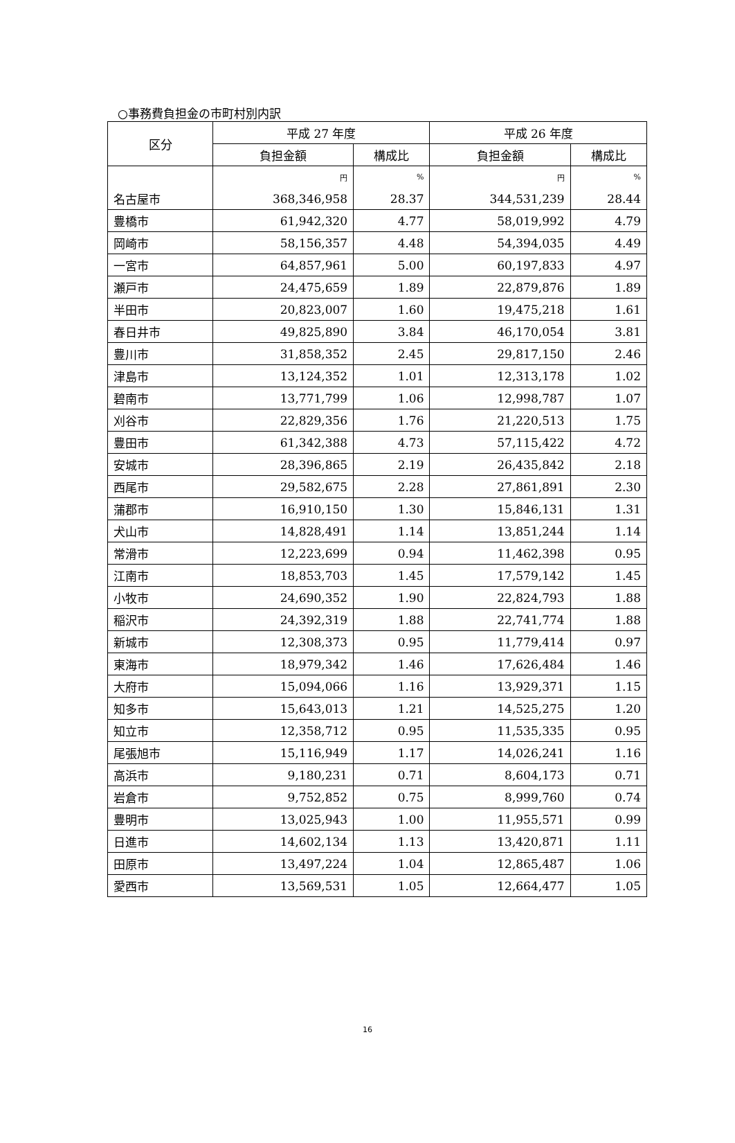○事務費負担金の市町村別内訳
| 区分 | 平成 27 年度 | | 平成 26 年度 | |
| --- | --- | --- | --- | --- |
| | 負担金額 | 構成比 | 負担金額 | 構成比 |
| | 円 | % | 円 | % |
| 名古屋市 | 368,346,958 | 28.37 | 344,531,239 | 28.44 |
| 豊橋市 | 61,942,320 | 4.77 | 58,019,992 | 4.79 |
| 岡崎市 | 58,156,357 | 4.48 | 54,394,035 | 4.49 |
| 一宮市 | 64,857,961 | 5.00 | 60,197,833 | 4.97 |
| 瀬戸市 | 24,475,659 | 1.89 | 22,879,876 | 1.89 |
| 半田市 | 20,823,007 | 1.60 | 19,475,218 | 1.61 |
| 春日井市 | 49,825,890 | 3.84 | 46,170,054 | 3.81 |
| 豊川市 | 31,858,352 | 2.45 | 29,817,150 | 2.46 |
| 津島市 | 13,124,352 | 1.01 | 12,313,178 | 1.02 |
| 碧南市 | 13,771,799 | 1.06 | 12,998,787 | 1.07 |
| 刈谷市 | 22,829,356 | 1.76 | 21,220,513 | 1.75 |
| 豊田市 | 61,342,388 | 4.73 | 57,115,422 | 4.72 |
| 安城市 | 28,396,865 | 2.19 | 26,435,842 | 2.18 |
| 西尾市 | 29,582,675 | 2.28 | 27,861,891 | 2.30 |
| 蒲郡市 | 16,910,150 | 1.30 | 15,846,131 | 1.31 |
| 犬山市 | 14,828,491 | 1.14 | 13,851,244 | 1.14 |
| 常滑市 | 12,223,699 | 0.94 | 11,462,398 | 0.95 |
| 江南市 | 18,853,703 | 1.45 | 17,579,142 | 1.45 |
| 小牧市 | 24,690,352 | 1.90 | 22,824,793 | 1.88 |
| 稲沢市 | 24,392,319 | 1.88 | 22,741,774 | 1.88 |
| 新城市 | 12,308,373 | 0.95 | 11,779,414 | 0.97 |
| 東海市 | 18,979,342 | 1.46 | 17,626,484 | 1.46 |
| 大府市 | 15,094,066 | 1.16 | 13,929,371 | 1.15 |
| 知多市 | 15,643,013 | 1.21 | 14,525,275 | 1.20 |
| 知立市 | 12,358,712 | 0.95 | 11,535,335 | 0.95 |
| 尾張旭市 | 15,116,949 | 1.17 | 14,026,241 | 1.16 |
| 高浜市 | 9,180,231 | 0.71 | 8,604,173 | 0.71 |
| 岩倉市 | 9,752,852 | 0.75 | 8,999,760 | 0.74 |
| 豊明市 | 13,025,943 | 1.00 | 11,955,571 | 0.99 |
| 日進市 | 14,602,134 | 1.13 | 13,420,871 | 1.11 |
| 田原市 | 13,497,224 | 1.04 | 12,865,487 | 1.06 |
| 愛西市 | 13,569,531 | 1.05 | 12,664,477 | 1.05 |
16